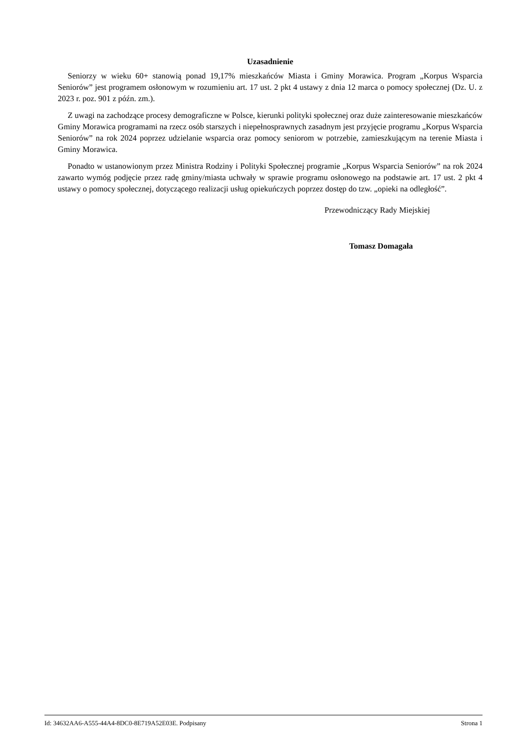Uzasadnienie
Seniorzy w wieku 60+ stanowią ponad 19,17% mieszkańców Miasta i Gminy Morawica. Program „Korpus Wsparcia Seniorów” jest programem osłonowym w rozumieniu art. 17 ust. 2 pkt 4 ustawy z dnia 12 marca o pomocy społecznej (Dz. U. z 2023 r. poz. 901 z późn. zm.).
Z uwagi na zachodzące procesy demograficzne w Polsce, kierunki polityki społecznej oraz duże zainteresowanie mieszkańców Gminy Morawica programami na rzecz osób starszych i niepełnosprawnych zasadnym jest przyjęcie programu „Korpus Wsparcia Seniorów” na rok 2024 poprzez udzielanie wsparcia oraz pomocy seniorom w potrzebie, zamieszkującym na terenie Miasta i Gminy Morawica.
Ponadto w ustanowionym przez Ministra Rodziny i Polityki Społecznej programie „Korpus Wsparcia Seniorów” na rok 2024 zawarto wymóg podjęcie przez radę gminy/miasta uchwały w sprawie programu osłonowego na podstawie art. 17 ust. 2 pkt 4 ustawy o pomocy społecznej, dotyczącego realizacji usług opiekuńczych poprzez dostęp do tzw. „opieki na odległość”.
Przewodniczący Rady Miejskiej
Tomasz Domagała
Id: 34632AA6-A555-44A4-8DC0-8E719A52E03E. Podpisany Strona 1